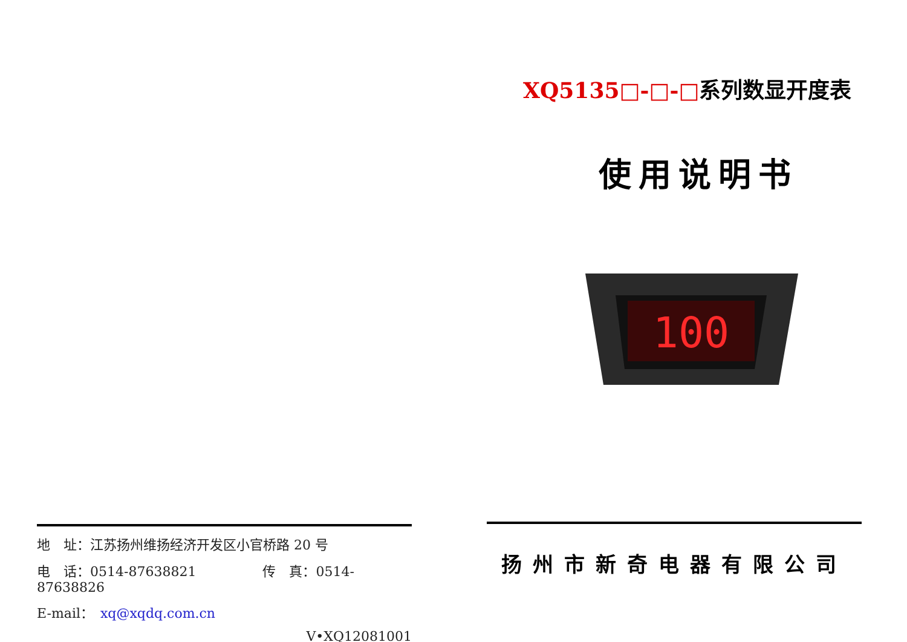地　址：江苏扬州维扬经济开发区小官桥路 20 号
电　话：0514-87638821　　　　　传　真：0514-87638826
E-mail：　xq@xqdq.com.cn
V•XQ12081001
XQ5135□-□-□系列数显开度表
使用说明书
100
扬州市新奇电器有限公司